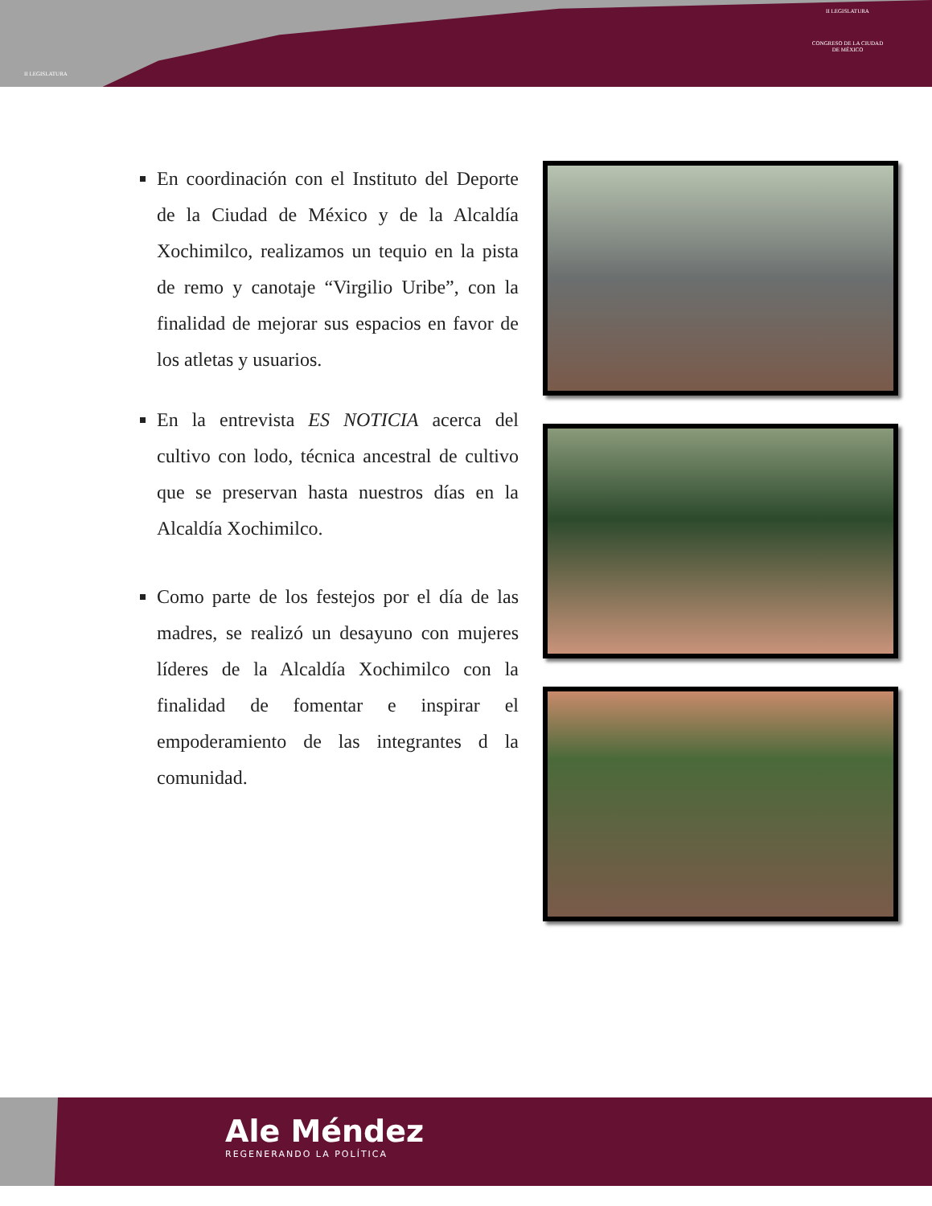II LEGISLATURA
II LEGISLATURA
CONGRESO DE LA CIUDAD DE MÉXICO
En coordinación con el Instituto del Deporte de la Ciudad de México y de la Alcaldía Xochimilco, realizamos un tequio en la pista de remo y canotaje “Virgilio Uribe”, con la finalidad de mejorar sus espacios en favor de los atletas y usuarios.
En la entrevista ES NOTICIA acerca del cultivo con lodo, técnica ancestral de cultivo que se preservan hasta nuestros días en la Alcaldía Xochimilco.
Como parte de los festejos por el día de las madres, se realizó un desayuno con mujeres líderes de la Alcaldía Xochimilco con la finalidad de fomentar e inspirar el empoderamiento de las integrantes d la comunidad.
Ale Méndez
REGENERANDO LA POLÍTICA